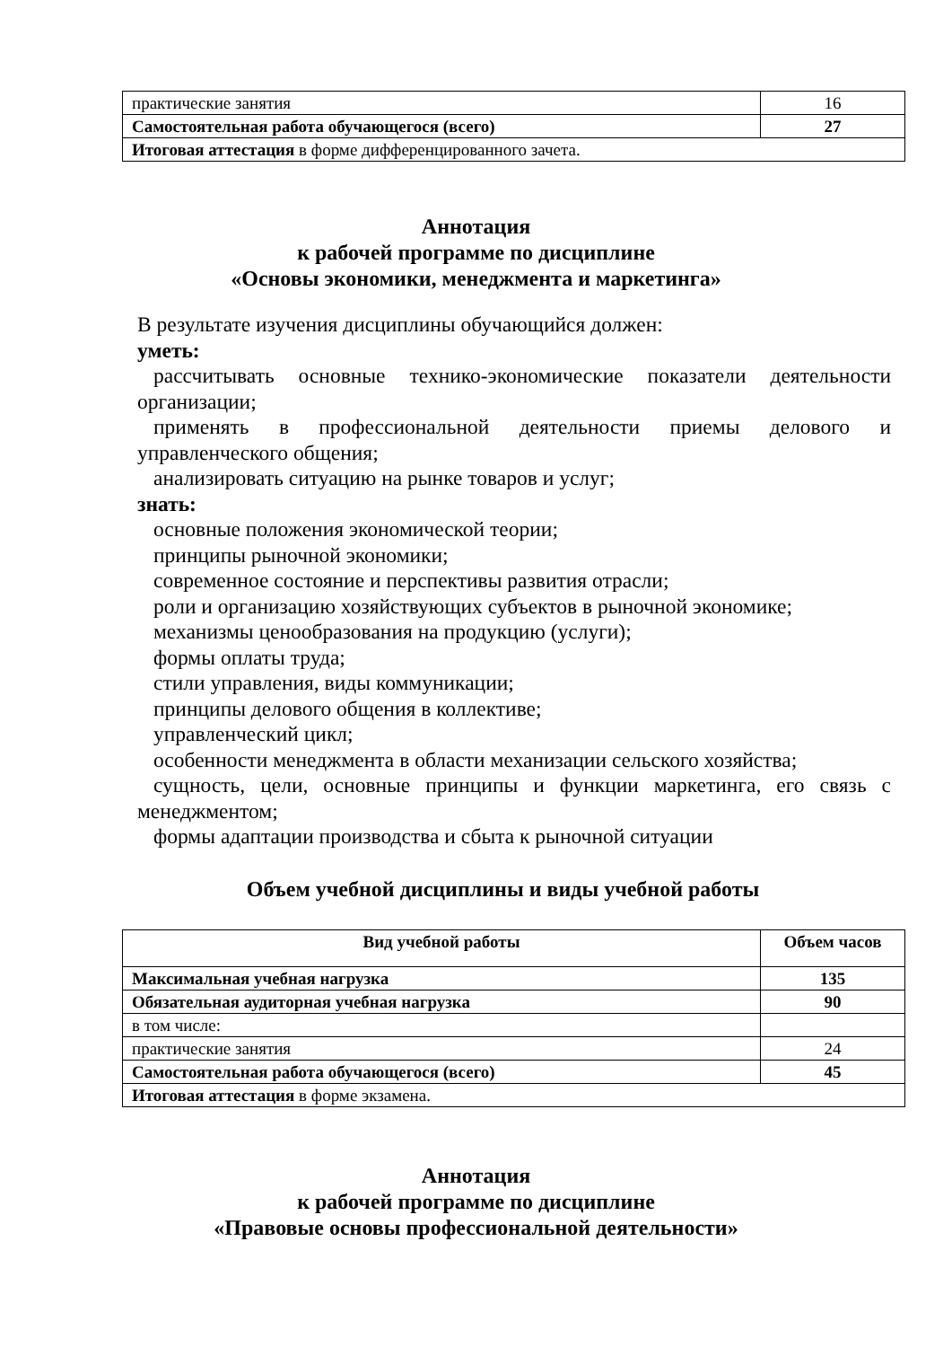| практические занятия | 16 |
| Самостоятельная работа обучающегося (всего) | 27 |
| Итоговая аттестация в форме дифференцированного зачета. | |
Аннотация
к рабочей программе по дисциплине
«Основы экономики, менеджмента и маркетинга»
В результате изучения дисциплины обучающийся должен:
уметь:
рассчитывать основные технико-экономические показатели деятельности организации;
применять в профессиональной деятельности приемы делового и управленческого общения;
анализировать ситуацию на рынке товаров и услуг;
знать:
основные положения экономической теории;
принципы рыночной экономики;
современное состояние и перспективы развития отрасли;
роли и организацию хозяйствующих субъектов в рыночной экономике;
механизмы ценообразования на продукцию (услуги);
формы оплаты труда;
стили управления, виды коммуникации;
принципы делового общения в коллективе;
управленческий цикл;
особенности менеджмента в области механизации сельского хозяйства;
сущность, цели, основные принципы и функции маркетинга, его связь с менеджментом;
формы адаптации производства и сбыта к рыночной ситуации
Объем учебной дисциплины и виды учебной работы
| Вид учебной работы | Объем часов |
| --- | --- |
| Максимальная учебная нагрузка | 135 |
| Обязательная аудиторная учебная нагрузка | 90 |
| в том числе: | |
| практические занятия | 24 |
| Самостоятельная работа обучающегося (всего) | 45 |
| Итоговая аттестация в форме экзамена. | |
Аннотация
к рабочей программе по дисциплине
«Правовые основы профессиональной деятельности»